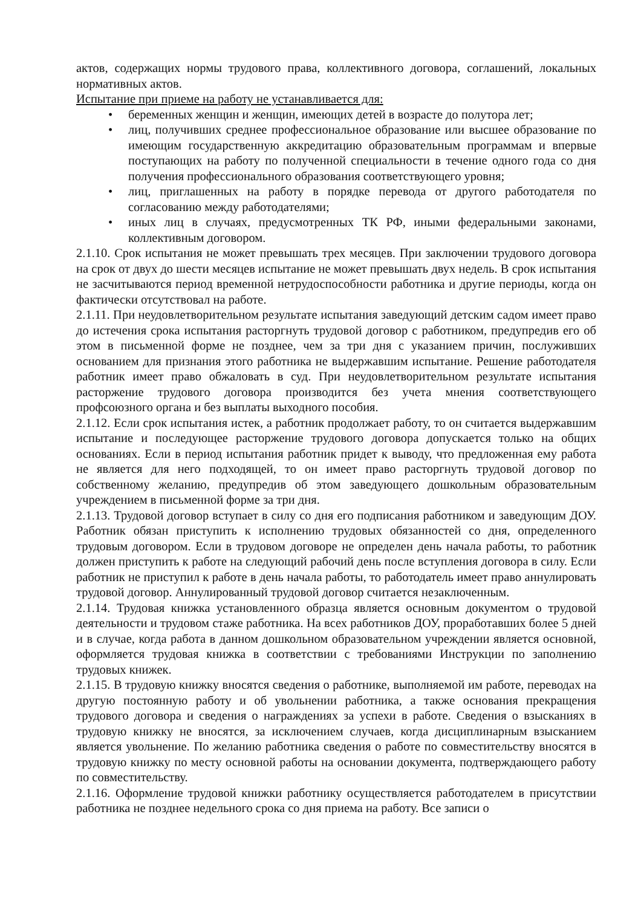актов, содержащих нормы трудового права, коллективного договора, соглашений, локальных нормативных актов.
Испытание при приеме на работу не устанавливается для:
• беременных женщин и женщин, имеющих детей в возрасте до полутора лет;
• лиц, получивших среднее профессиональное образование или высшее образование по имеющим государственную аккредитацию образовательным программам и впервые поступающих на работу по полученной специальности в течение одного года со дня получения профессионального образования соответствующего уровня;
• лиц, приглашенных на работу в порядке перевода от другого работодателя по согласованию между работодателями;
• иных лиц в случаях, предусмотренных ТК РФ, иными федеральными законами, коллективным договором.
2.1.10. Срок испытания не может превышать трех месяцев. При заключении трудового договора на срок от двух до шести месяцев испытание не может превышать двух недель. В срок испытания не засчитываются период временной нетрудоспособности работника и другие периоды, когда он фактически отсутствовал на работе.
2.1.11. При неудовлетворительном результате испытания заведующий детским садом имеет право до истечения срока испытания расторгнуть трудовой договор с работником, предупредив его об этом в письменной форме не позднее, чем за три дня с указанием причин, послуживших основанием для признания этого работника не выдержавшим испытание. Решение работодателя работник имеет право обжаловать в суд. При неудовлетворительном результате испытания расторжение трудового договора производится без учета мнения соответствующего профсоюзного органа и без выплаты выходного пособия.
2.1.12. Если срок испытания истек, а работник продолжает работу, то он считается выдержавшим испытание и последующее расторжение трудового договора допускается только на общих основаниях. Если в период испытания работник придет к выводу, что предложенная ему работа не является для него подходящей, то он имеет право расторгнуть трудовой договор по собственному желанию, предупредив об этом заведующего дошкольным образовательным учреждением в письменной форме за три дня.
2.1.13. Трудовой договор вступает в силу со дня его подписания работником и заведующим ДОУ. Работник обязан приступить к исполнению трудовых обязанностей со дня, определенного трудовым договором. Если в трудовом договоре не определен день начала работы, то работник должен приступить к работе на следующий рабочий день после вступления договора в силу. Если работник не приступил к работе в день начала работы, то работодатель имеет право аннулировать трудовой договор. Аннулированный трудовой договор считается незаключенным.
2.1.14. Трудовая книжка установленного образца является основным документом о трудовой деятельности и трудовом стаже работника. На всех работников ДОУ, проработавших более 5 дней и в случае, когда работа в данном дошкольном образовательном учреждении является основной, оформляется трудовая книжка в соответствии с требованиями Инструкции по заполнению трудовых книжек.
2.1.15. В трудовую книжку вносятся сведения о работнике, выполняемой им работе, переводах на другую постоянную работу и об увольнении работника, а также основания прекращения трудового договора и сведения о награждениях за успехи в работе. Сведения о взысканиях в трудовую книжку не вносятся, за исключением случаев, когда дисциплинарным взысканием является увольнение. По желанию работника сведения о работе по совместительству вносятся в трудовую книжку по месту основной работы на основании документа, подтверждающего работу по совместительству.
2.1.16. Оформление трудовой книжки работнику осуществляется работодателем в присутствии работника не позднее недельного срока со дня приема на работу. Все записи о